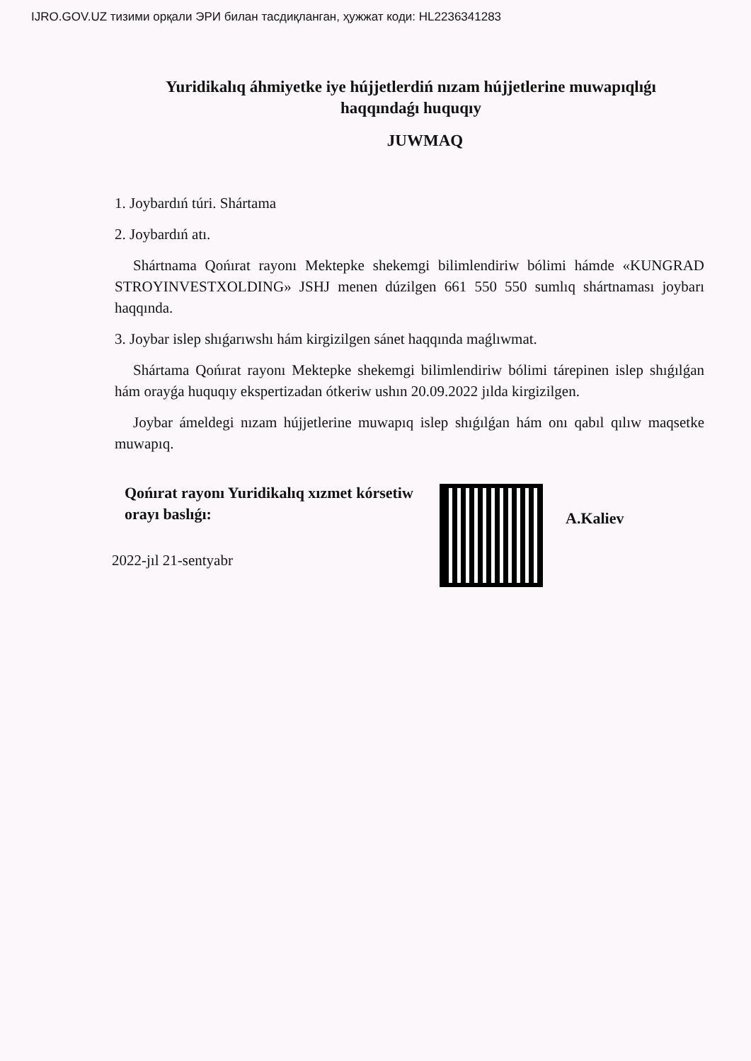IJRO.GOV.UZ тизими орқали ЭРИ билан тасдиқланган, ҳужжат коди: HL22363412​83
Yuridikalıq áhmiyetke iye hújjetlerdiń nızam hújjetlerine muwapıqlıǵı haqqındaǵı huquqıy
JUWMAQ
1. Joybardıń túri. Shártama
2. Joybardıń atı.
Shártnama Qońırat rayonı Mektepke shekemgi bilimlendiriw bólimi hámde «KUNGRAD STROYINVESTXOLDING» JSHJ menen dúzilgen 661 550 550 sumlıq shártnaması joybarı haqqında.
3. Joybar islep shıǵarıwshı hám kirgizilgen sánet haqqında maǵlıwmat.
Shártama Qońırat rayonı Mektepke shekemgi bilimlendiriw bólimi tárepinen islep shıǵılǵan hám orayǵa huquqıy ekspertizadan ótkeriw ushın 20.09.2022 jılda kirgizilgen.
Joybar ámeldegi nızam hújjetlerine muwapıq islep shıǵılǵan hám onı qabıl qılıw maqsetke muwapıq.
Qońırat rayonı Yuridikalıq xızmet kórsetiw orayı baslıǵı:
A.Kaliev
2022-jıl 21-sentyabr